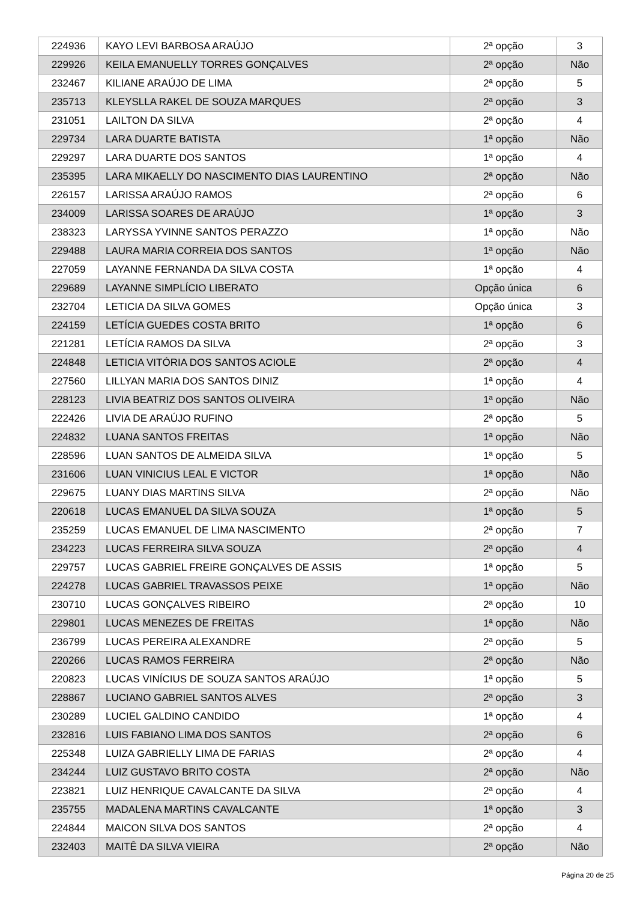| 224936 | KAYO LEVI BARBOSA ARAÚJO | 2ª opção | 3 |
| 229926 | KEILA EMANUELLY TORRES GONÇALVES | 2ª opção | Não |
| 232467 | KILIANE ARAÚJO DE LIMA | 2ª opção | 5 |
| 235713 | KLEYSLLA RAKEL DE SOUZA MARQUES | 2ª opção | 3 |
| 231051 | LAILTON DA SILVA | 2ª opção | 4 |
| 229734 | LARA DUARTE BATISTA | 1ª opção | Não |
| 229297 | LARA DUARTE DOS SANTOS | 1ª opção | 4 |
| 235395 | LARA MIKAELLY DO NASCIMENTO DIAS LAURENTINO | 2ª opção | Não |
| 226157 | LARISSA ARAÚJO RAMOS | 2ª opção | 6 |
| 234009 | LARISSA SOARES DE ARAÚJO | 1ª opção | 3 |
| 238323 | LARYSSA YVINNE SANTOS PERAZZO | 1ª opção | Não |
| 229488 | LAURA MARIA CORREIA DOS SANTOS | 1ª opção | Não |
| 227059 | LAYANNE FERNANDA DA SILVA COSTA | 1ª opção | 4 |
| 229689 | LAYANNE SIMPLÍCIO LIBERATO | Opção única | 6 |
| 232704 | LETICIA DA SILVA GOMES | Opção única | 3 |
| 224159 | LETÍCIA GUEDES COSTA BRITO | 1ª opção | 6 |
| 221281 | LETÍCIA RAMOS DA SILVA | 2ª opção | 3 |
| 224848 | LETICIA VITÓRIA DOS SANTOS ACIOLE | 2ª opção | 4 |
| 227560 | LILLYAN MARIA DOS SANTOS DINIZ | 1ª opção | 4 |
| 228123 | LIVIA BEATRIZ DOS SANTOS OLIVEIRA | 1ª opção | Não |
| 222426 | LIVIA DE ARAÚJO RUFINO | 2ª opção | 5 |
| 224832 | LUANA SANTOS FREITAS | 1ª opção | Não |
| 228596 | LUAN SANTOS DE ALMEIDA SILVA | 1ª opção | 5 |
| 231606 | LUAN VINICIUS LEAL E VICTOR | 1ª opção | Não |
| 229675 | LUANY DIAS MARTINS SILVA | 2ª opção | Não |
| 220618 | LUCAS EMANUEL DA SILVA SOUZA | 1ª opção | 5 |
| 235259 | LUCAS EMANUEL DE LIMA NASCIMENTO | 2ª opção | 7 |
| 234223 | LUCAS FERREIRA SILVA SOUZA | 2ª opção | 4 |
| 229757 | LUCAS GABRIEL FREIRE GONÇALVES DE ASSIS | 1ª opção | 5 |
| 224278 | LUCAS GABRIEL TRAVASSOS PEIXE | 1ª opção | Não |
| 230710 | LUCAS GONÇALVES RIBEIRO | 2ª opção | 10 |
| 229801 | LUCAS MENEZES DE FREITAS | 1ª opção | Não |
| 236799 | LUCAS PEREIRA ALEXANDRE | 2ª opção | 5 |
| 220266 | LUCAS RAMOS FERREIRA | 2ª opção | Não |
| 220823 | LUCAS VINÍCIUS DE SOUZA SANTOS ARAÚJO | 1ª opção | 5 |
| 228867 | LUCIANO GABRIEL SANTOS ALVES | 2ª opção | 3 |
| 230289 | LUCIEL GALDINO CANDIDO | 1ª opção | 4 |
| 232816 | LUIS FABIANO LIMA DOS SANTOS | 2ª opção | 6 |
| 225348 | LUIZA GABRIELLY LIMA DE FARIAS | 2ª opção | 4 |
| 234244 | LUIZ GUSTAVO BRITO COSTA | 2ª opção | Não |
| 223821 | LUIZ HENRIQUE CAVALCANTE DA SILVA | 2ª opção | 4 |
| 235755 | MADALENA MARTINS CAVALCANTE | 1ª opção | 3 |
| 224844 | MAICON SILVA DOS SANTOS | 2ª opção | 4 |
| 232403 | MAITÊ DA SILVA VIEIRA | 2ª opção | Não |
Página 20 de 25